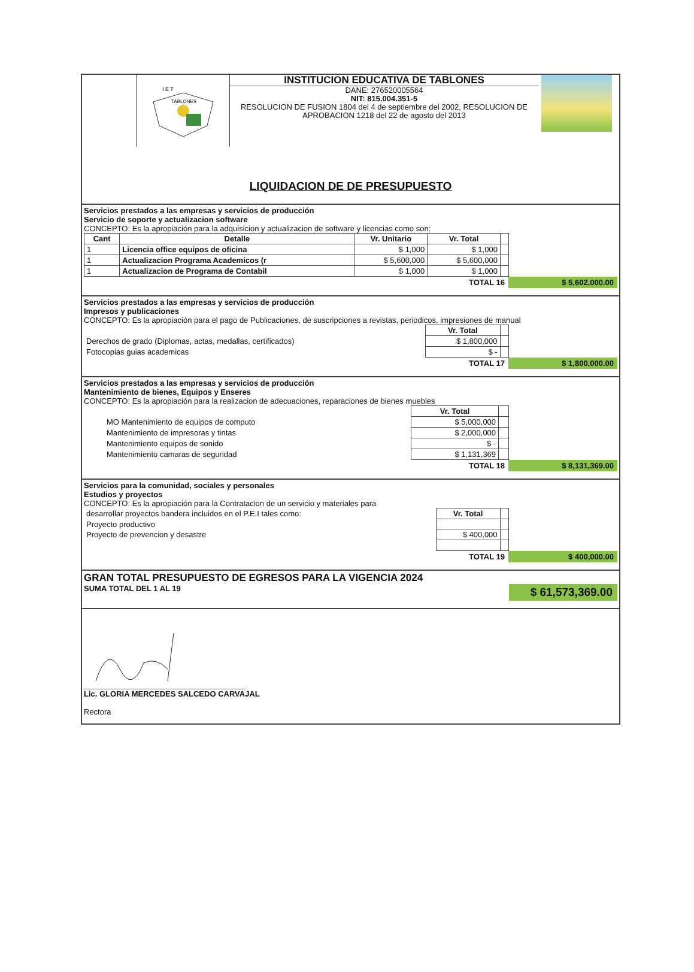I E T
TABLONES
INSTITUCION EDUCATIVA DE TABLONES
DANE: 276520005564
NIT: 815.004.351-5
RESOLUCION DE FUSION 1804 del 4 de septiembre del 2002, RESOLUCION DE APROBACION 1218 del 22 de agosto del 2013
LIQUIDACION DE DE PRESUPUESTO
Servicios prestados a las empresas y servicios de producción
Servicio de soporte y actualizacion software
CONCEPTO: Es la apropiación para la adquisicion y actualizacion de software y licencias como son:
| Cant | Detalle | Vr. Unitario | Vr. Total | |
| --- | --- | --- | --- | --- |
| 1 | Licencia office equipos de oficina | $ 1,000 | $ 1,000 | |
| 1 | Actualizacion Programa Academicos (r | $ 5,600,000 | $ 5,600,000 | |
| 1 | Actualizacion de Programa de Contabil | $ 1,000 | $ 1,000 | |
TOTAL 16 $ 5,602,000.00
Servicios prestados a las empresas y servicios de producción
Impresos y publicaciones
CONCEPTO: Es la apropiación para el pago de Publicaciones, de suscripciones a revistas, periodicos, impresiones de manual
| | Vr. Total | |
| Derechos de grado (Diplomas, actas, medallas, certificados) | $ 1,800,000 | |
| Fotocopias guias academicas | $ - | |
TOTAL 17 $ 1,800,000.00
Servicios prestados a las empresas y servicios de producción
Mantenimiento de bienes, Equipos y Enseres
CONCEPTO: Es la apropiación para la realizacion de adecuaciones, reparaciones de bienes muebles
| | Vr. Total | |
| MO Mantenimiento de equipos de computo | $ 5,000,000 | |
| Mantenimiento de impresoras y tintas | $ 2,000,000 | |
| Mantenimiento equipos de sonido | $ - | |
| Mantenimiento camaras de seguridad | $ 1,131,369 | |
TOTAL 18 $ 8,131,369.00
Servicios para la comunidad, sociales y personales
Estudios y proyectos
CONCEPTO: Es la apropiación para la Contratacion de un servicio y materiales para
| desarrollar proyectos bandera incluidos en el P.E.I tales como: | Vr. Total | |
| Proyecto productivo | | |
| Proyecto de prevencion y desastre | $ 400,000 | |
TOTAL 19 $ 400,000.00
GRAN TOTAL PRESUPUESTO DE EGRESOS PARA LA VIGENCIA 2024
SUMA TOTAL DEL 1 AL 19 $ 61,573,369.00
Lic. GLORIA MERCEDES SALCEDO CARVAJAL
Rectora